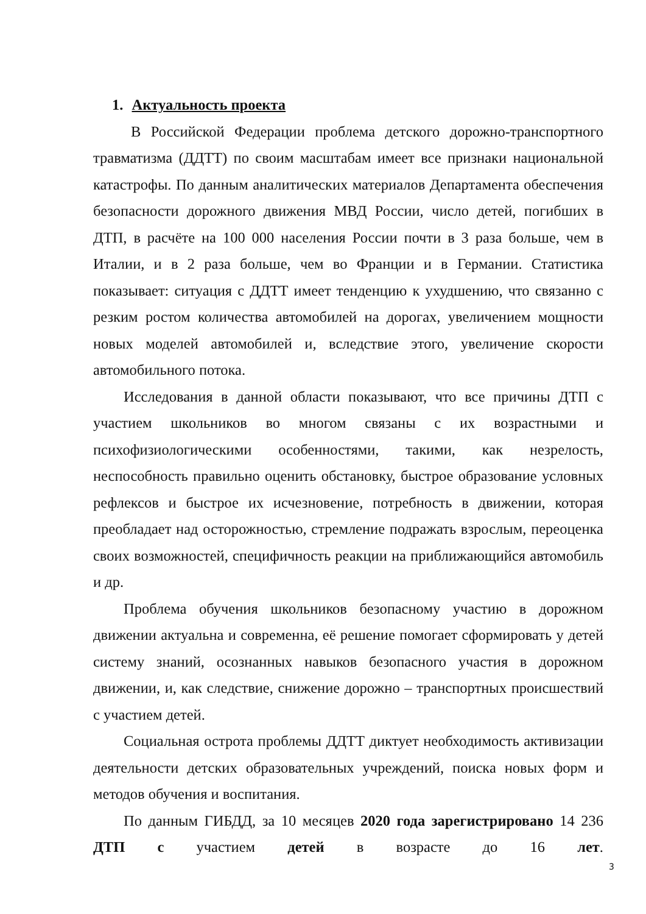1. Актуальность проекта
В Российской Федерации проблема детского дорожно-транспортного травматизма (ДДТТ) по своим масштабам имеет все признаки национальной катастрофы. По данным аналитических материалов Департамента обеспечения безопасности дорожного движения МВД России, число детей, погибших в ДТП, в расчёте на 100 000 населения России почти в 3 раза больше, чем в Италии, и в 2 раза больше, чем во Франции и в Германии. Статистика показывает: ситуация с ДДТТ имеет тенденцию к ухудшению, что связанно с резким ростом количества автомобилей на дорогах, увеличением мощности новых моделей автомобилей и, вследствие этого, увеличение скорости автомобильного потока.
Исследования в данной области показывают, что все причины ДТП с участием школьников во многом связаны с их возрастными и психофизиологическими особенностями, такими, как незрелость, неспособность правильно оценить обстановку, быстрое образование условных рефлексов и быстрое их исчезновение, потребность в движении, которая преобладает над осторожностью, стремление подражать взрослым, переоценка своих возможностей, специфичность реакции на приближающийся автомобиль и др.
Проблема обучения школьников безопасному участию в дорожном движении актуальна и современна, её решение помогает сформировать у детей систему знаний, осознанных навыков безопасного участия в дорожном движении, и, как следствие, снижение дорожно – транспортных происшествий с участием детей.
Социальная острота проблемы ДДТТ диктует необходимость активизации деятельности детских образовательных учреждений, поиска новых форм и методов обучения и воспитания.
По данным ГИБДД, за 10 месяцев 2020 года зарегистрировано 14 236 ДТП с участием детей в возрасте до 16 лет.
3